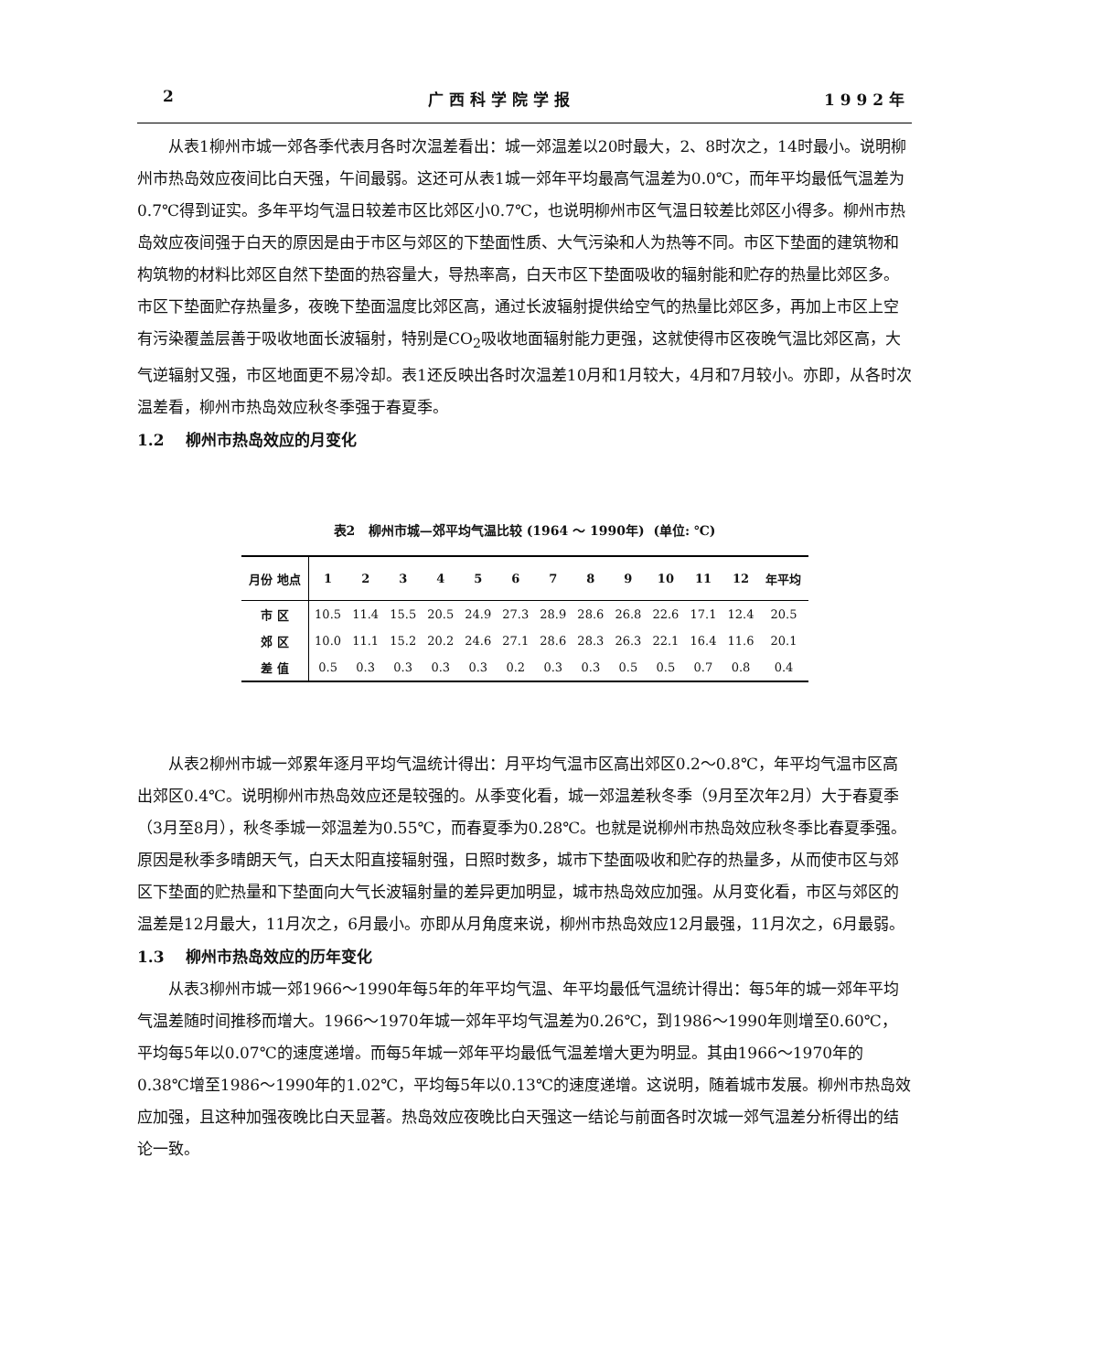2 广 西 科 学 院 学 报 1 9 9 2 年
从表1柳州市城一郊各季代表月各时次温差看出：城一郊温差以20时最大，2、8时次之，14时最小。说明柳州市热岛效应夜间比白天强，午间最弱。这还可从表1城一郊年平均最高气温差为0.0℃，而年平均最低气温差为0.7℃得到证实。多年平均气温日较差市区比郊区小0.7℃，也说明柳州市区气温日较差比郊区小得多。柳州市热岛效应夜间强于白天的原因是由于市区与郊区的下垫面性质、大气污染和人为热等不同。市区下垫面的建筑物和构筑物的材料比郊区自然下垫面的热容量大，导热率高，白天市区下垫面吸收的辐射能和贮存的热量比郊区多。市区下垫面贮存热量多，夜晚下垫面温度比郊区高，通过长波辐射提供给空气的热量比郊区多，再加上市区上空有污染覆盖层善于吸收地面长波辐射，特别是CO<sub>2</sub>吸收地面辐射能力更强，这就使得市区夜晚气温比郊区高，大气逆辐射又强，市区地面更不易冷却。表1还反映出各时次温差10月和1月较大，4月和7月较小。亦即，从各时次温差看，柳州市热岛效应秋冬季强于春夏季。
1.2 柳州市热岛效应的月变化
表2 柳州市城—郊平均气温比较 (1964 ～ 1990年) (单位: ℃)
| 月份 地点 | 1 | 2 | 3 | 4 | 5 | 6 | 7 | 8 | 9 | 10 | 11 | 12 | 年平均 |
| --- | --- | --- | --- | --- | --- | --- | --- | --- | --- | --- | --- | --- | --- |
| 市 区 | 10.5 | 11.4 | 15.5 | 20.5 | 24.9 | 27.3 | 28.9 | 28.6 | 26.8 | 22.6 | 17.1 | 12.4 | 20.5 |
| 郊 区 | 10.0 | 11.1 | 15.2 | 20.2 | 24.6 | 27.1 | 28.6 | 28.3 | 26.3 | 22.1 | 16.4 | 11.6 | 20.1 |
| 差 值 | 0.5 | 0.3 | 0.3 | 0.3 | 0.3 | 0.2 | 0.3 | 0.3 | 0.5 | 0.5 | 0.7 | 0.8 | 0.4 |
从表2柳州市城一郊累年逐月平均气温统计得出：月平均气温市区高出郊区0.2～0.8℃，年平均气温市区高出郊区0.4℃。说明柳州市热岛效应还是较强的。从季变化看，城一郊温差秋冬季（9月至次年2月）大于春夏季（3月至8月），秋冬季城一郊温差为0.55℃，而春夏季为0.28℃。也就是说柳州市热岛效应秋冬季比春夏季强。原因是秋季多晴朗天气，白天太阳直接辐射强，日照时数多，城市下垫面吸收和贮存的热量多，从而使市区与郊区下垫面的贮热量和下垫面向大气长波辐射量的差异更加明显，城市热岛效应加强。从月变化看，市区与郊区的温差是12月最大，11月次之，6月最小。亦即从月角度来说，柳州市热岛效应12月最强，11月次之，6月最弱。
1.3 柳州市热岛效应的历年变化
从表3柳州市城一郊1966～1990年每5年的年平均气温、年平均最低气温统计得出：每5年的城一郊年平均气温差随时间推移而增大。1966～1970年城一郊年平均气温差为0.26℃，到1986～1990年则增至0.60℃，平均每5年以0.07℃的速度递增。而每5年城一郊年平均最低气温差增大更为明显。其由1966～1970年的0.38℃增至1986～1990年的1.02℃，平均每5年以0.13℃的速度递增。这说明，随着城市发展。柳州市热岛效应加强，且这种加强夜晚比白天显著。热岛效应夜晚比白天强这一结论与前面各时次城一郊气温差分析得出的结论一致。